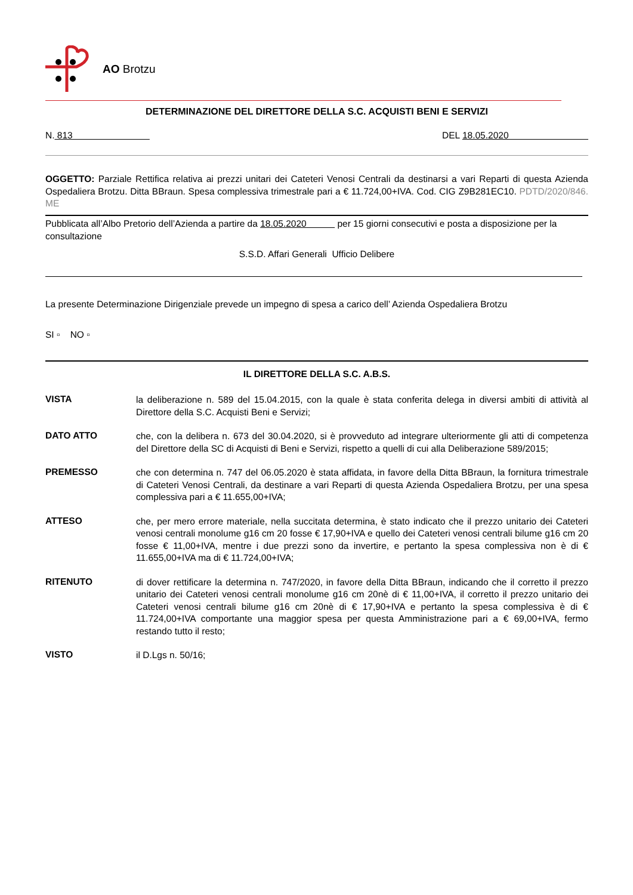AO Brotzu
DETERMINAZIONE DEL DIRETTORE DELLA S.C. ACQUISTI BENI E SERVIZI
N. 813 DEL 18.05.2020
OGGETTO: Parziale Rettifica relativa ai prezzi unitari dei Cateteri Venosi Centrali da destinarsi a vari Reparti di questa Azienda Ospedaliera Brotzu. Ditta BBraun. Spesa complessiva trimestrale pari a € 11.724,00+IVA. Cod. CIG Z9B281EC10. PDTD/2020/846. ME
Pubblicata all’Albo Pretorio dell’Azienda a partire da 18.05.2020 per 15 giorni consecutivi e posta a disposizione per la consultazione
S.S.D. Affari Generali Ufficio Delibere
La presente Determinazione Dirigenziale prevede un impegno di spesa a carico dell’ Azienda Ospedaliera Brotzu
SI ▫ NO ▫
IL DIRETTORE DELLA S.C. A.B.S.
VISTA
la deliberazione n. 589 del 15.04.2015, con la quale è stata conferita delega in diversi ambiti di attività al Direttore della S.C. Acquisti Beni e Servizi;
DATO ATTO
che, con la delibera n. 673 del 30.04.2020, si è provveduto ad integrare ulteriormente gli atti di competenza del Direttore della SC di Acquisti di Beni e Servizi, rispetto a quelli di cui alla Deliberazione 589/2015;
PREMESSO
che con determina n. 747 del 06.05.2020 è stata affidata, in favore della Ditta BBraun, la fornitura trimestrale di Cateteri Venosi Centrali, da destinare a vari Reparti di questa Azienda Ospedaliera Brotzu, per una spesa complessiva pari a € 11.655,00+IVA;
ATTESO
che, per mero errore materiale, nella succitata determina, è stato indicato che il prezzo unitario dei Cateteri venosi centrali monolume g16 cm 20 fosse € 17,90+IVA e quello dei Cateteri venosi centrali bilume g16 cm 20 fosse € 11,00+IVA, mentre i due prezzi sono da invertire, e pertanto la spesa complessiva non è di € 11.655,00+IVA ma di € 11.724,00+IVA;
RITENUTO
di dover rettificare la determina n. 747/2020, in favore della Ditta BBraun, indicando che il corretto il prezzo unitario dei Cateteri venosi centrali monolume g16 cm 20nè di € 11,00+IVA, il corretto il prezzo unitario dei Cateteri venosi centrali bilume g16 cm 20nè di € 17,90+IVA e pertanto la spesa complessiva è di € 11.724,00+IVA comportante una maggior spesa per questa Amministrazione pari a € 69,00+IVA, fermo restando tutto il resto;
VISTO
il D.Lgs n. 50/16;